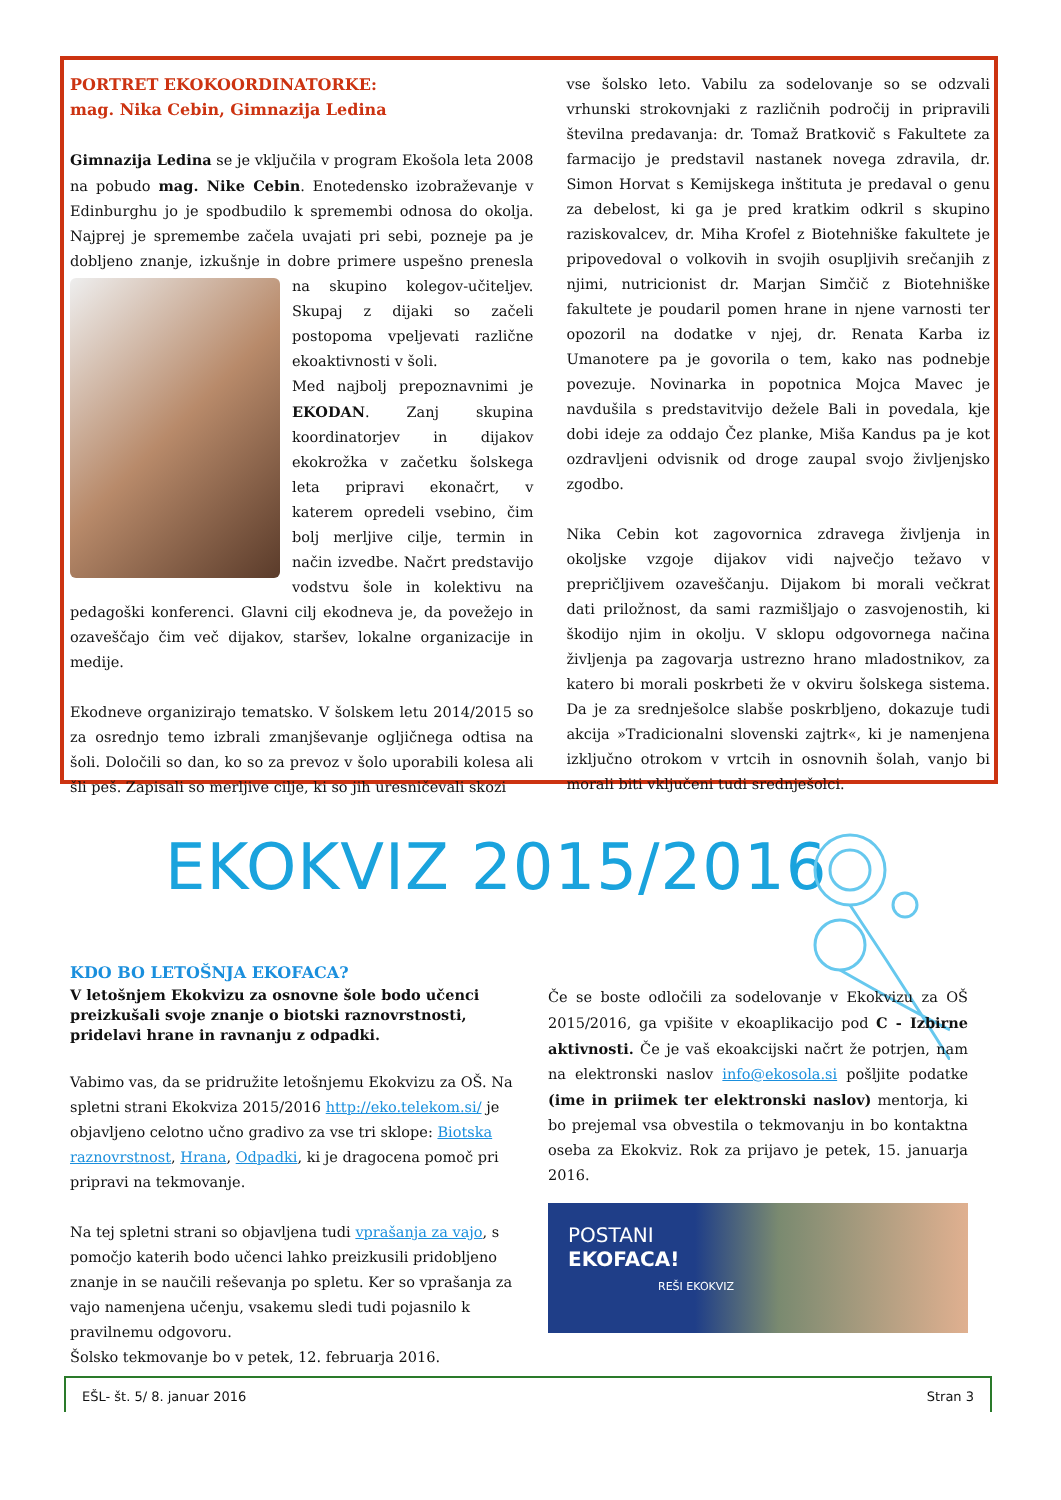PORTRET EKOKOORDINATORKE:
mag. Nika Cebin, Gimnazija Ledina
Gimnazija Ledina se je vključila v program Ekošola leta 2008 na pobudo mag. Nike Cebin. Enotedensko izobraževanje v Edinburghu jo je spodbudilo k spremembi odnosa do okolja. Najprej je spremembe začela uvajati pri sebi, pozneje pa je dobljeno znanje, izkušnje in dobre primere uspešno prenesla na skupino kolegov-učiteljev. Skupaj z dijaki so začeli postopoma vpeljevati različne ekoaktivnosti v šoli.
Med najbolj prepoznavnimi je EKODAN. Zanj skupina koordinatorjev in dijakov ekokrožka v začetku šolskega leta pripravi ekonačrt, v katerem opredeli vsebino, čim bolj merljive cilje, termin in način izvedbe. Načrt predstavijo vodstvu šole in kolektivu na pedagoški konferenci. Glavni cilj ekodneva je, da povežejo in ozaveščajo čim več dijakov, staršev, lokalne organizacije in medije.
Ekodneve organizirajo tematsko. V šolskem letu 2014/2015 so za osrednjo temo izbrali zmanjševanje ogljičnega odtisa na šoli. Določili so dan, ko so za prevoz v šolo uporabili kolesa ali šli peš. Zapisali so merljive cilje, ki so jih uresničevali skozi
vse šolsko leto. Vabilu za sodelovanje so se odzvali vrhunski strokovnjaki z različnih področij in pripravili številna predavanja: dr. Tomaž Bratkovič s Fakultete za farmacijo je predstavil nastanek novega zdravila, dr. Simon Horvat s Kemijskega inštituta je predaval o genu za debelost, ki ga je pred kratkim odkril s skupino raziskovalcev, dr. Miha Krofel z Biotehniške fakultete je pripovedoval o volkovih in svojih osupljivih srečanjih z njimi, nutricionist dr. Marjan Simčič z Biotehniške fakultete je poudaril pomen hrane in njene varnosti ter opozoril na dodatke v njej, dr. Renata Karba iz Umanotere pa je govorila o tem, kako nas podnebje povezuje. Novinarka in popotnica Mojca Mavec je navdušila s predstavitvijo dežele Bali in povedala, kje dobi ideje za oddajo Čez planke, Miša Kandus pa je kot ozdravljeni odvisnik od droge zaupal svojo življenjsko zgodbo.
Nika Cebin kot zagovornica zdravega življenja in okoljske vzgoje dijakov vidi največjo težavo v prepričljivem ozaveščanju. Dijakom bi morali večkrat dati priložnost, da sami razmišljajo o zasvojenostih, ki škodijo njim in okolju. V sklopu odgovornega načina življenja pa zagovarja ustrezno hrano mladostnikov, za katero bi morali poskrbeti že v okviru šolskega sistema. Da je za srednješolce slabše poskrbljeno, dokazuje tudi akcija »Tradicionalni slovenski zajtrk«, ki je namenjena izključno otrokom v vrtcih in osnovnih šolah, vanjo bi morali biti vključeni tudi srednješolci.
EKOKVIZ 2015/2016
KDO BO LETOŠNJA EKOFACA?
V letošnjem Ekokvizu za osnovne šole bodo učenci preizkušali svoje znanje o biotski raznovrstnosti, pridelavi hrane in ravnanju z odpadki.
Vabimo vas, da se pridružite letošnjemu Ekokvizu za OŠ. Na spletni strani Ekokviza 2015/2016 http://eko.telekom.si/ je objavljeno celotno učno gradivo za vse tri sklope: Biotska raznovrstnost, Hrana, Odpadki, ki je dragocena pomoč pri pripravi na tekmovanje.
Na tej spletni strani so objavljena tudi vprašanja za vajo, s pomočjo katerih bodo učenci lahko preizkusili pridobljeno znanje in se naučili reševanja po spletu. Ker so vprašanja za vajo namenjena učenju, vsakemu sledi tudi pojasnilo k pravilnemu odgovoru.
Šolsko tekmovanje bo v petek, 12. februarja 2016.
Če se boste odločili za sodelovanje v Ekokvizu za OŠ 2015/2016, ga vpišite v ekoaplikacijo pod C - Izbirne aktivnosti. Če je vaš ekoakcijski načrt že potrjen, nam na elektronski naslov info@ekosola.si pošljite podatke (ime in priimek ter elektronski naslov) mentorja, ki bo prejemal vsa obvestila o tekmovanju in bo kontaktna oseba za Ekokviz. Rok za prijavo je petek, 15. januarja 2016.
POSTANI
EKOFACA!
REŠI EKOKVIZ
EŠL- št. 5/ 8. januar 2016 Stran 3